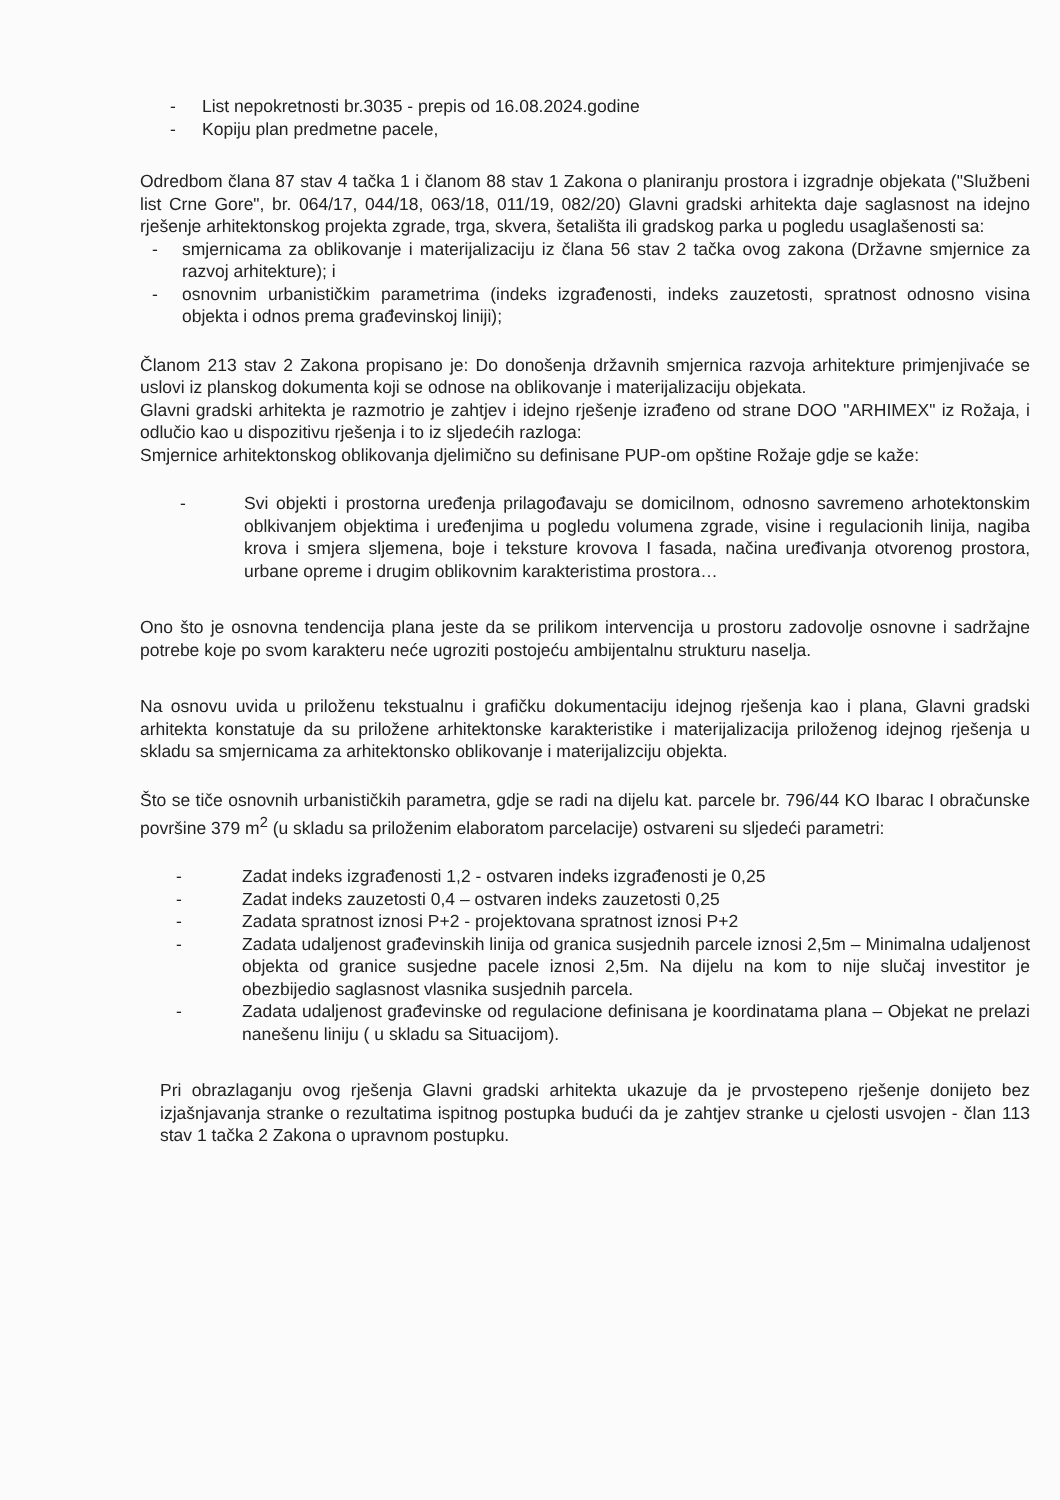- List nepokretnosti br.3035 - prepis od 16.08.2024.godine
- Kopiju plan predmetne pacele,
Odredbom člana 87 stav 4 tačka 1 i članom 88 stav 1 Zakona o planiranju prostora i izgradnje objekata ("Službeni list Crne Gore", br. 064/17, 044/18, 063/18, 011/19, 082/20) Glavni gradski arhitekta daje saglasnost na idejno rješenje arhitektonskog projekta zgrade, trga, skvera, šetališta ili gradskog parka u pogledu usaglašenosti sa:
- smjernicama za oblikovanje i materijalizaciju iz člana 56 stav 2 tačka ovog zakona (Državne smjernice za razvoj arhitekture); i
- osnovnim urbanističkim parametrima (indeks izgrađenosti, indeks zauzetosti, spratnost odnosno visina objekta i odnos prema građevinskoj liniji);
Članom 213 stav 2 Zakona propisano je: Do donošenja državnih smjernica razvoja arhitekture primjenjivaće se uslovi iz planskog dokumenta koji se odnose na oblikovanje i materijalizaciju objekata.
Glavni gradski arhitekta je razmotrio je zahtjev i idejno rješenje izrađeno od strane DOO "ARHIMEX" iz Rožaja, i odlučio kao u dispozitivu rješenja i to iz sljedećih razloga:
Smjernice arhitektonskog oblikovanja djelimično su definisane PUP-om opštine Rožaje gdje se kaže:
- Svi objekti i prostorna uređenja prilagođavaju se domicilnom, odnosno savremeno arhotektonskim oblkivanjem objektima i uređenjima u pogledu volumena zgrade, visine i regulacionih linija, nagiba krova i smjera sljemena, boje i teksture krovova I fasada, načina uređivanja otvorenog prostora, urbane opreme i drugim oblikovnim karakteristima prostora…
Ono što je osnovna tendencija plana jeste da se prilikom intervencija u prostoru zadovolje osnovne i sadržajne potrebe koje po svom karakteru neće ugroziti postojeću ambijentalnu strukturu naselja.
Na osnovu uvida u priloženu tekstualnu i grafičku dokumentaciju idejnog rješenja kao i plana, Glavni gradski arhitekta konstatuje da su priložene arhitektonske karakteristike i materijalizacija priloženog idejnog rješenja u skladu sa smjernicama za arhitektonsko oblikovanje i materijalizciju objekta.
Što se tiče osnovnih urbanističkih parametra, gdje se radi na dijelu kat. parcele br. 796/44 KO Ibarac I obračunske površine 379 m<sup>2</sup> (u skladu sa priloženim elaboratom parcelacije) ostvareni su sljedeći parametri:
- Zadat indeks izgrađenosti 1,2 - ostvaren indeks izgrađenosti je 0,25
- Zadat indeks zauzetosti 0,4 – ostvaren indeks zauzetosti 0,25
- Zadata spratnost iznosi P+2 - projektovana spratnost iznosi P+2
- Zadata udaljenost građevinskih linija od granica susjednih parcele iznosi 2,5m – Minimalna udaljenost objekta od granice susjedne pacele iznosi 2,5m. Na dijelu na kom to nije slučaj investitor je obezbijedio saglasnost vlasnika susjednih parcela.
- Zadata udaljenost građevinske od regulacione definisana je koordinatama plana – Objekat ne prelazi nanešenu liniju ( u skladu sa Situacijom).
Pri obrazlaganju ovog rješenja Glavni gradski arhitekta ukazuje da je prvostepeno rješenje donijeto bez izjašnjavanja stranke o rezultatima ispitnog postupka budući da je zahtjev stranke u cjelosti usvojen - član 113 stav 1 tačka 2 Zakona o upravnom postupku.